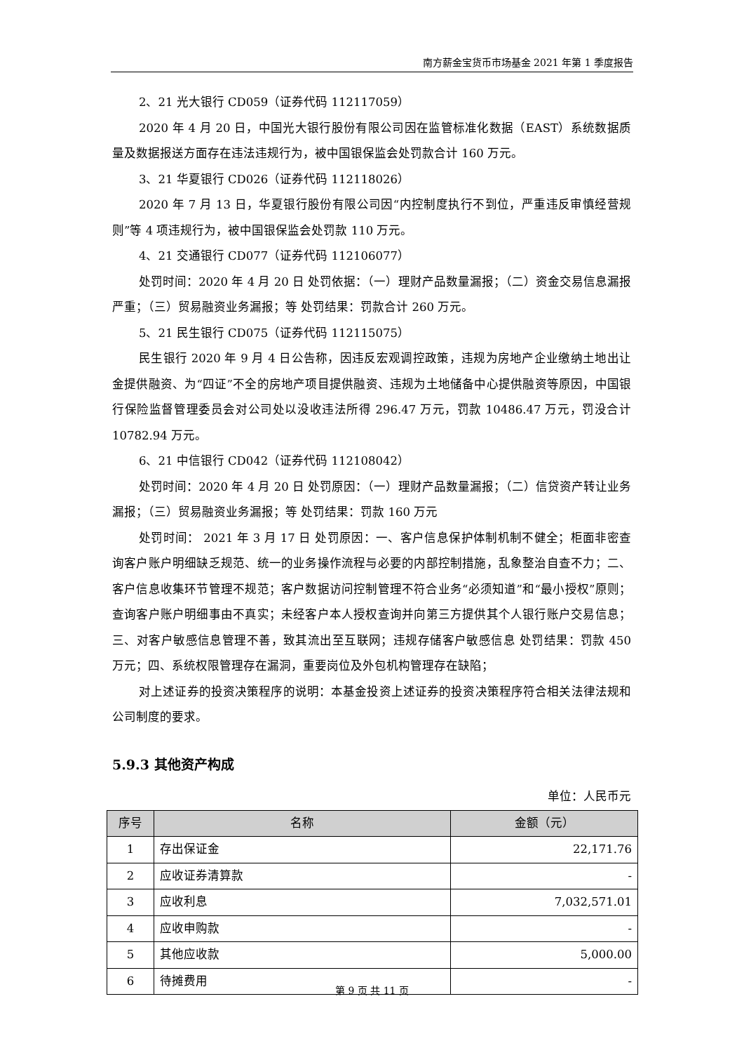南方薪金宝货币市场基金 2021 年第 1 季度报告
2、21 光大银行 CD059（证券代码 112117059）
2020 年 4 月 20 日，中国光大银行股份有限公司因在监管标准化数据（EAST）系统数据质量及数据报送方面存在违法违规行为，被中国银保监会处罚款合计 160 万元。
3、21 华夏银行 CD026（证券代码 112118026）
2020 年 7 月 13 日，华夏银行股份有限公司因“内控制度执行不到位，严重违反审慎经营规则”等 4 项违规行为，被中国银保监会处罚款 110 万元。
4、21 交通银行 CD077（证券代码 112106077）
处罚时间：2020 年 4 月 20 日 处罚依据：（一）理财产品数量漏报；（二）资金交易信息漏报严重；（三）贸易融资业务漏报；等 处罚结果：罚款合计 260 万元。
5、21 民生银行 CD075（证券代码 112115075）
民生银行 2020 年 9 月 4 日公告称，因违反宏观调控政策，违规为房地产企业缴纳土地出让金提供融资、为“四证”不全的房地产项目提供融资、违规为土地储备中心提供融资等原因，中国银行保险监督管理委员会对公司处以没收违法所得 296.47 万元，罚款 10486.47 万元，罚没合计 10782.94 万元。
6、21 中信银行 CD042（证券代码 112108042）
处罚时间：2020 年 4 月 20 日 处罚原因：（一）理财产品数量漏报；（二）信贷资产转让业务漏报；（三）贸易融资业务漏报；等 处罚结果：罚款 160 万元
处罚时间： 2021 年 3 月 17 日 处罚原因：一、客户信息保护体制机制不健全；柜面非密查询客户账户明细缺乏规范、统一的业务操作流程与必要的内部控制措施，乱象整治自查不力；二、客户信息收集环节管理不规范；客户数据访问控制管理不符合业务“必须知道”和“最小授权”原则；查询客户账户明细事由不真实；未经客户本人授权查询并向第三方提供其个人银行账户交易信息；三、对客户敏感信息管理不善，致其流出至互联网；违规存储客户敏感信息 处罚结果：罚款 450 万元；四、系统权限管理存在漏洞，重要岗位及外包机构管理存在缺陷；
对上述证券的投资决策程序的说明：本基金投资上述证券的投资决策程序符合相关法律法规和公司制度的要求。
5.9.3 其他资产构成
单位：人民币元
| 序号 | 名称 | 金额（元） |
| --- | --- | --- |
| 1 | 存出保证金 | 22,171.76 |
| 2 | 应收证券清算款 | - |
| 3 | 应收利息 | 7,032,571.01 |
| 4 | 应收申购款 | - |
| 5 | 其他应收款 | 5,000.00 |
| 6 | 待摊费用 | - |
第 9 页 共 11 页